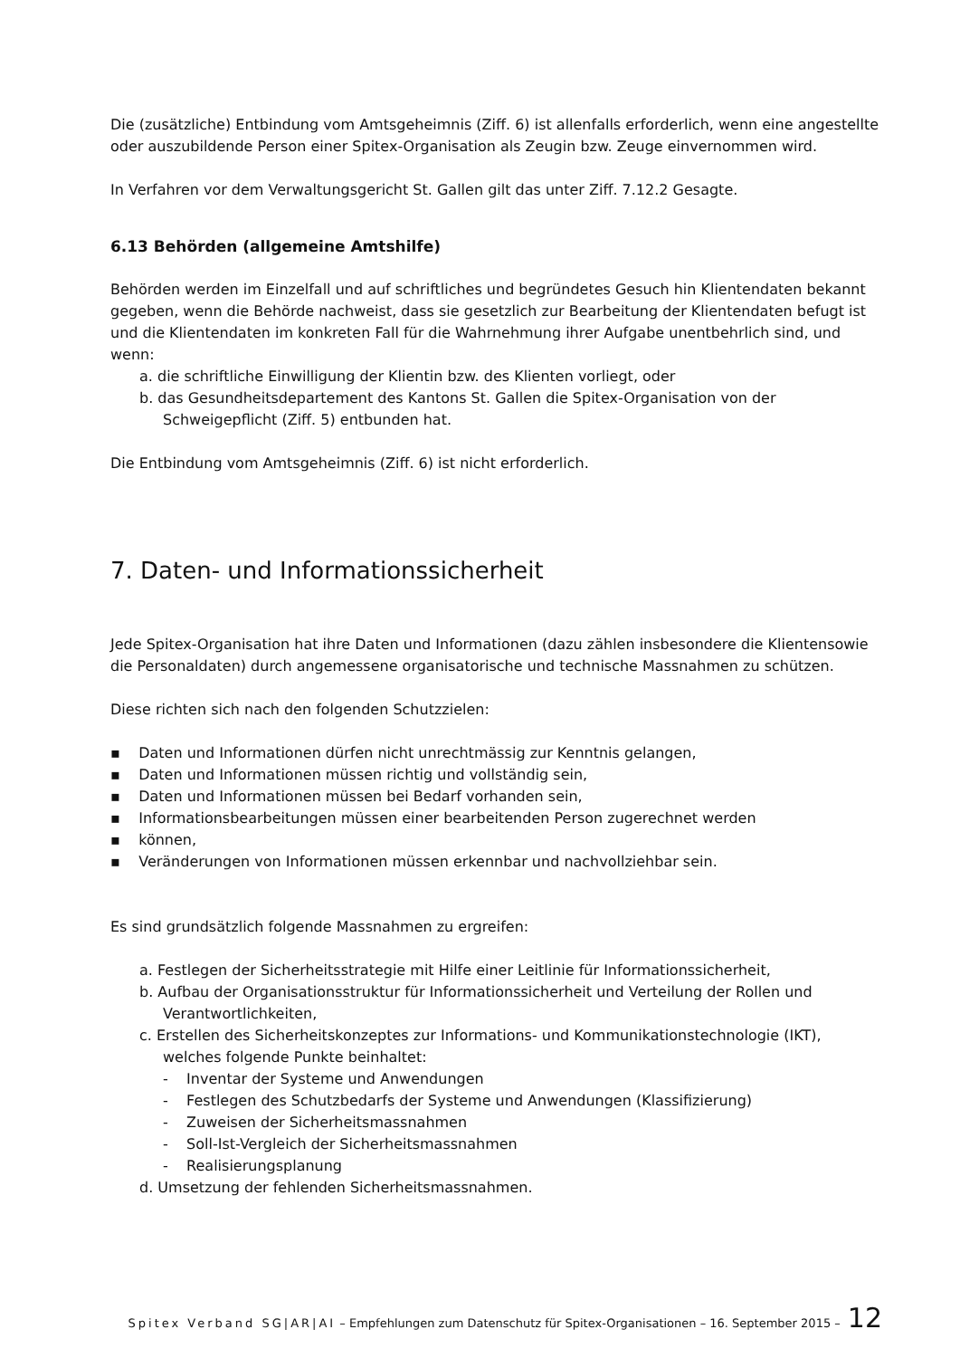Die (zusätzliche) Entbindung vom Amtsgeheimnis (Ziff. 6) ist allenfalls erforderlich, wenn eine angestellte oder auszubildende Person einer Spitex-Organisation als Zeugin bzw. Zeuge einvernommen wird.
In Verfahren vor dem Verwaltungsgericht St. Gallen gilt das unter Ziff. 7.12.2 Gesagte.
6.13 Behörden (allgemeine Amtshilfe)
Behörden werden im Einzelfall und auf schriftliches und begründetes Gesuch hin Klientendaten bekannt gegeben, wenn die Behörde nachweist, dass sie gesetzlich zur Bearbeitung der Klientendaten befugt ist und die Klientendaten im konkreten Fall für die Wahrnehmung ihrer Aufgabe unentbehrlich sind, und wenn:
a. die schriftliche Einwilligung der Klientin bzw. des Klienten vorliegt, oder
b. das Gesundheitsdepartement des Kantons St. Gallen die Spitex-Organisation von der Schweigepflicht (Ziff. 5) entbunden hat.
Die Entbindung vom Amtsgeheimnis (Ziff. 6) ist nicht erforderlich.
7. Daten- und Informationssicherheit
Jede Spitex-Organisation hat ihre Daten und Informationen (dazu zählen insbesondere die Klientensowie die Personaldaten) durch angemessene organisatorische und technische Massnahmen zu schützen.
Diese richten sich nach den folgenden Schutzzielen:
▪ Daten und Informationen dürfen nicht unrechtmässig zur Kenntnis gelangen,
▪ Daten und Informationen müssen richtig und vollständig sein,
▪ Daten und Informationen müssen bei Bedarf vorhanden sein,
▪ Informationsbearbeitungen müssen einer bearbeitenden Person zugerechnet werden
▪ können,
▪ Veränderungen von Informationen müssen erkennbar und nachvollziehbar sein.
Es sind grundsätzlich folgende Massnahmen zu ergreifen:
a. Festlegen der Sicherheitsstrategie mit Hilfe einer Leitlinie für Informationssicherheit,
b. Aufbau der Organisationsstruktur für Informationssicherheit und Verteilung der Rollen und Verantwortlichkeiten,
c. Erstellen des Sicherheitskonzeptes zur Informations- und Kommunikationstechnologie (IKT), welches folgende Punkte beinhaltet:
- Inventar der Systeme und Anwendungen
- Festlegen des Schutzbedarfs der Systeme und Anwendungen (Klassifizierung)
- Zuweisen der Sicherheitsmassnahmen
- Soll-Ist-Vergleich der Sicherheitsmassnahmen
- Realisierungsplanung
d. Umsetzung der fehlenden Sicherheitsmassnahmen.
Spitex Verband SG|AR|AI – Empfehlungen zum Datenschutz für Spitex-Organisationen – 16. September 2015 – 12